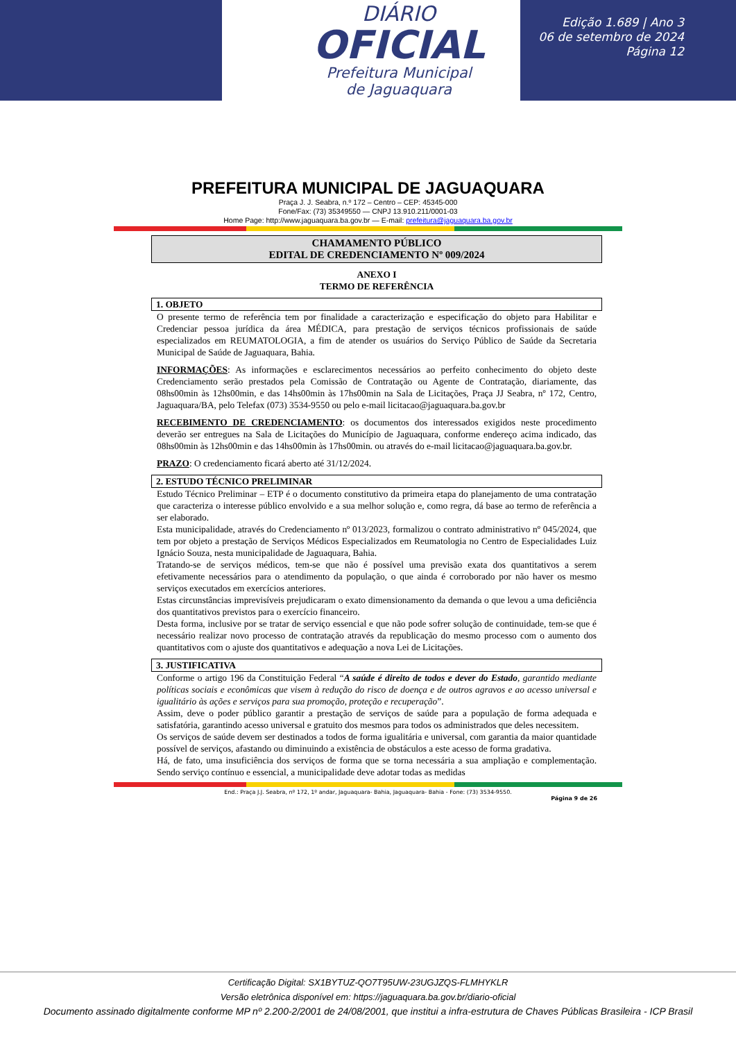DIÁRIO
OFICIAL
Prefeitura Municipal
de Jaguaquara
Edição 1.689 | Ano 3
06 de setembro de 2024
Página 12
PREFEITURA MUNICIPAL DE JAGUAQUARA
Praça J. J. Seabra, n.º 172 – Centro – CEP: 45345-000
Fone/Fax: (73) 35349550 — CNPJ 13.910.211/0001-03
Home Page: http://www.jaguaquara.ba.gov.br — E-mail: prefeitura@jaguaquara.ba.gov.br
CHAMAMENTO PÚBLICO
EDITAL DE CREDENCIAMENTO Nº 009/2024
ANEXO I
TERMO DE REFERÊNCIA
1. OBJETO
O presente termo de referência tem por finalidade a caracterização e especificação do objeto para Habilitar e Credenciar pessoa jurídica da área MÉDICA, para prestação de serviços técnicos profissionais de saúde especializados em REUMATOLOGIA, a fim de atender os usuários do Serviço Público de Saúde da Secretaria Municipal de Saúde de Jaguaquara, Bahia.
INFORMAÇÕES: As informações e esclarecimentos necessários ao perfeito conhecimento do objeto deste Credenciamento serão prestados pela Comissão de Contratação ou Agente de Contratação, diariamente, das 08hs00min às 12hs00min, e das 14hs00min às 17hs00min na Sala de Licitações, Praça JJ Seabra, nº 172, Centro, Jaguaquara/BA, pelo Telefax (073) 3534-9550 ou pelo e-mail licitacao@jaguaquara.ba.gov.br
RECEBIMENTO DE CREDENCIAMENTO: os documentos dos interessados exigidos neste procedimento deverão ser entregues na Sala de Licitações do Município de Jaguaquara, conforme endereço acima indicado, das 08hs00min às 12hs00min e das 14hs00min às 17hs00min. ou através do e-mail licitacao@jaguaquara.ba.gov.br.
PRAZO: O credenciamento ficará aberto até 31/12/2024.
2. ESTUDO TÉCNICO PRELIMINAR
Estudo Técnico Preliminar – ETP é o documento constitutivo da primeira etapa do planejamento de uma contratação que caracteriza o interesse público envolvido e a sua melhor solução e, como regra, dá base ao termo de referência a ser elaborado.
Esta municipalidade, através do Credenciamento nº 013/2023, formalizou o contrato administrativo nº 045/2024, que tem por objeto a prestação de Serviços Médicos Especializados em Reumatologia no Centro de Especialidades Luiz Ignácio Souza, nesta municipalidade de Jaguaquara, Bahia.
Tratando-se de serviços médicos, tem-se que não é possível uma previsão exata dos quantitativos a serem efetivamente necessários para o atendimento da população, o que ainda é corroborado por não haver os mesmo serviços executados em exercícios anteriores.
Estas circunstâncias imprevisíveis prejudicaram o exato dimensionamento da demanda o que levou a uma deficiência dos quantitativos previstos para o exercício financeiro.
Desta forma, inclusive por se tratar de serviço essencial e que não pode sofrer solução de continuidade, tem-se que é necessário realizar novo processo de contratação através da republicação do mesmo processo com o aumento dos quantitativos com o ajuste dos quantitativos e adequação a nova Lei de Licitações.
3. JUSTIFICATIVA
Conforme o artigo 196 da Constituição Federal “A saúde é direito de todos e dever do Estado, garantido mediante políticas sociais e econômicas que visem à redução do risco de doença e de outros agravos e ao acesso universal e igualitário às ações e serviços para sua promoção, proteção e recuperação”.
Assim, deve o poder público garantir a prestação de serviços de saúde para a população de forma adequada e satisfatória, garantindo acesso universal e gratuito dos mesmos para todos os administrados que deles necessitem.
Os serviços de saúde devem ser destinados a todos de forma igualitária e universal, com garantia da maior quantidade possível de serviços, afastando ou diminuindo a existência de obstáculos a este acesso de forma gradativa.
Há, de fato, uma insuficiência dos serviços de forma que se torna necessária a sua ampliação e complementação. Sendo serviço contínuo e essencial, a municipalidade deve adotar todas as medidas
End.: Praça J.J. Seabra, nº 172, 1º andar, Jaguaquara- Bahia, Jaguaquara- Bahia - Fone: (73) 3534-9550.
Página 9 de 26
Certificação Digital: SX1BYTUZ-QO7T95UW-23UGJZQS-FLMHYKLR
Versão eletrônica disponível em: https://jaguaquara.ba.gov.br/diario-oficial
Documento assinado digitalmente conforme MP nº 2.200-2/2001 de 24/08/2001, que institui a infra-estrutura de Chaves Públicas Brasileira - ICP Brasil